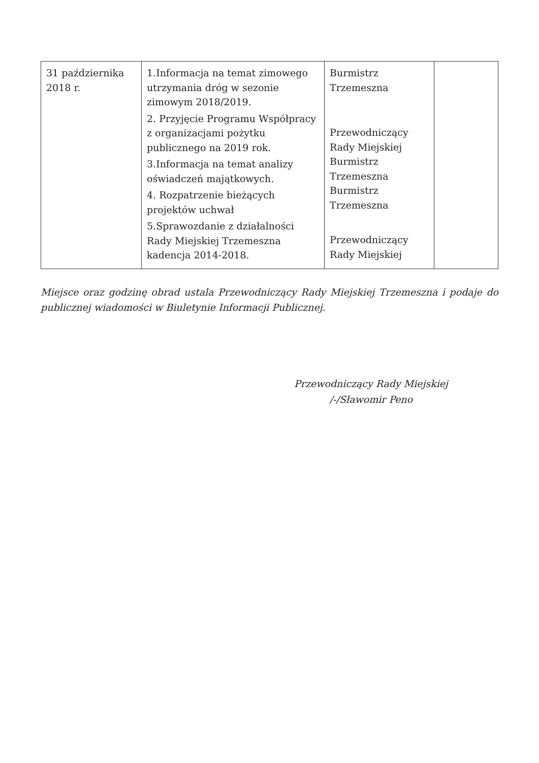| 31 października 2018 r. | 1.Informacja na temat zimowego utrzymania dróg w sezonie zimowym 2018/2019. 2. Przyjęcie Programu Współpracy z organizacjami pożytku publicznego na 2019 rok. 3.Informacja na temat analizy oświadczeń majątkowych. 4. Rozpatrzenie bieżących projektów uchwał 5.Sprawozdanie z działalności Rady Miejskiej Trzemeszna kadencja 2014-2018. | Burmistrz Trzemeszna Przewodniczący Rady Miejskiej Burmistrz Trzemeszna Burmistrz Trzemeszna Przewodniczący Rady Miejskiej | |
Miejsce oraz godzinę obrad ustala Przewodniczący Rady Miejskiej Trzemeszna i podaje do publicznej wiadomości w Biuletynie Informacji Publicznej.
Przewodniczący Rady Miejskiej
/-/Sławomir Peno